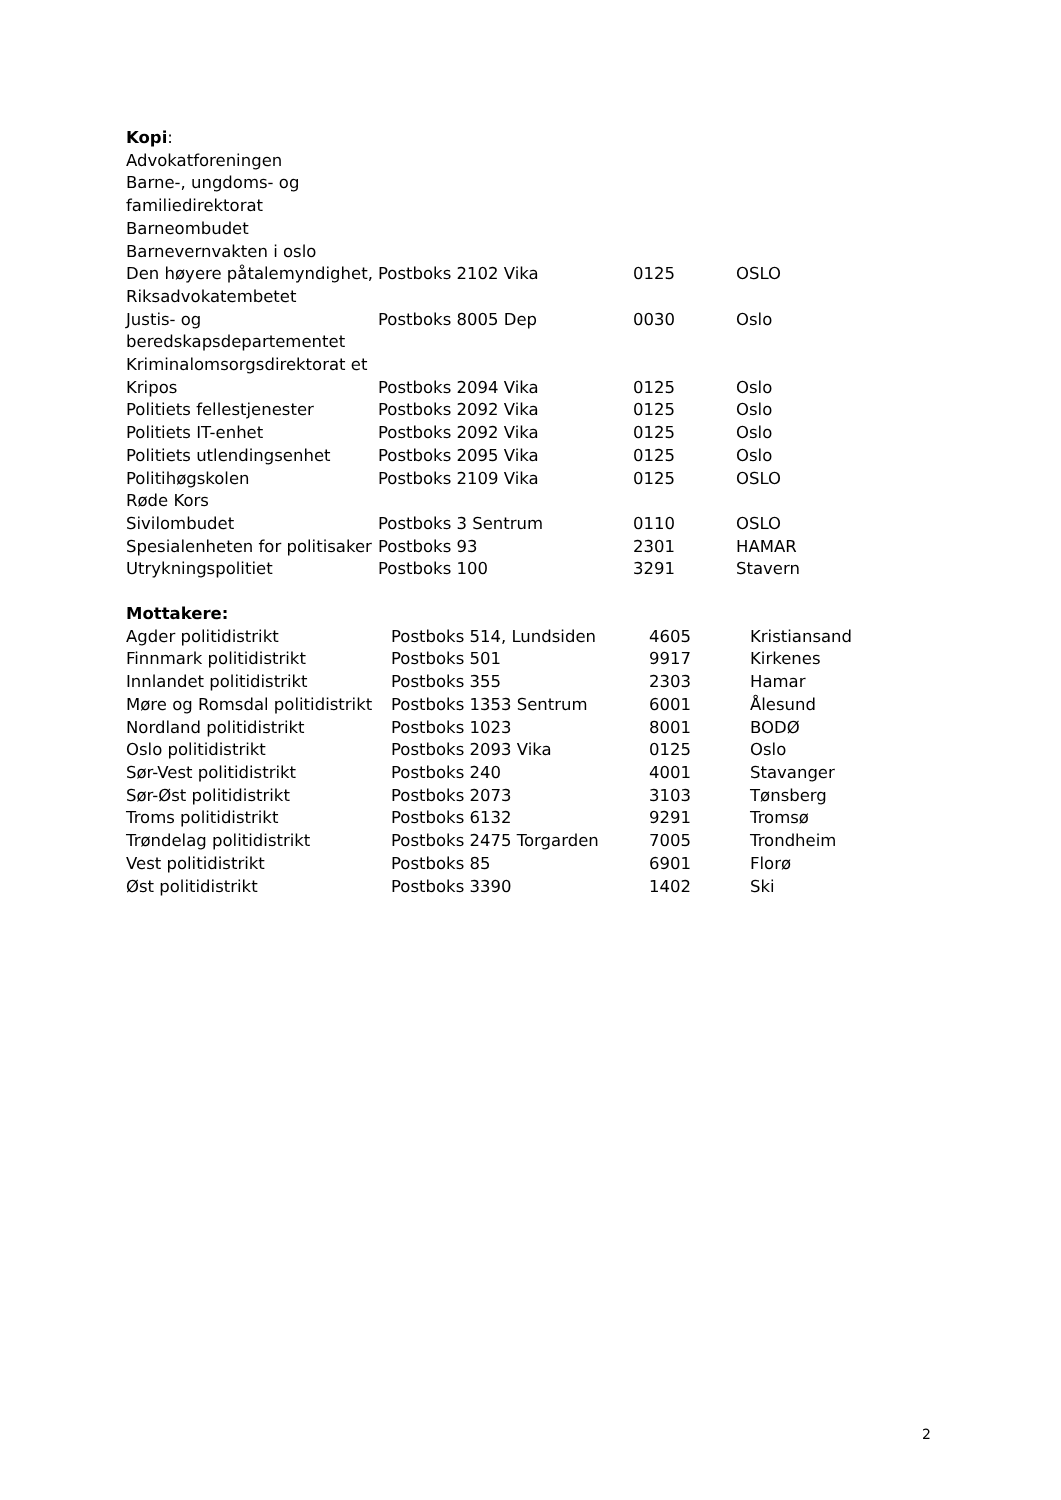Kopi:
| Advokatforeningen | | | |
| Barne-, ungdoms- og familiedirektorat | | | |
| Barneombudet | | | |
| Barnevernvakten i oslo | | | |
| Den høyere påtalemyndighet, Riksadvokatembetet | Postboks 2102 Vika | 0125 | OSLO |
| Justis- og beredskapsdepartementet | Postboks 8005 Dep | 0030 | Oslo |
| Kriminalomsorgsdirektorat et | | | |
| Kripos | Postboks 2094 Vika | 0125 | Oslo |
| Politiets fellestjenester | Postboks 2092 Vika | 0125 | Oslo |
| Politiets IT-enhet | Postboks 2092 Vika | 0125 | Oslo |
| Politiets utlendingsenhet | Postboks 2095 Vika | 0125 | Oslo |
| Politihøgskolen | Postboks 2109 Vika | 0125 | OSLO |
| Røde Kors | | | |
| Sivilombudet | Postboks 3 Sentrum | 0110 | OSLO |
| Spesialenheten for politisaker | Postboks 93 | 2301 | HAMAR |
| Utrykningspolitiet | Postboks 100 | 3291 | Stavern |
Mottakere:
| Agder politidistrikt | Postboks 514, Lundsiden | 4605 | Kristiansand |
| Finnmark politidistrikt | Postboks 501 | 9917 | Kirkenes |
| Innlandet politidistrikt | Postboks 355 | 2303 | Hamar |
| Møre og Romsdal politidistrikt | Postboks 1353 Sentrum | 6001 | Ålesund |
| Nordland politidistrikt | Postboks 1023 | 8001 | BODØ |
| Oslo politidistrikt | Postboks 2093 Vika | 0125 | Oslo |
| Sør-Vest politidistrikt | Postboks 240 | 4001 | Stavanger |
| Sør-Øst politidistrikt | Postboks 2073 | 3103 | Tønsberg |
| Troms politidistrikt | Postboks 6132 | 9291 | Tromsø |
| Trøndelag politidistrikt | Postboks 2475 Torgarden | 7005 | Trondheim |
| Vest politidistrikt | Postboks 85 | 6901 | Florø |
| Øst politidistrikt | Postboks 3390 | 1402 | Ski |
2